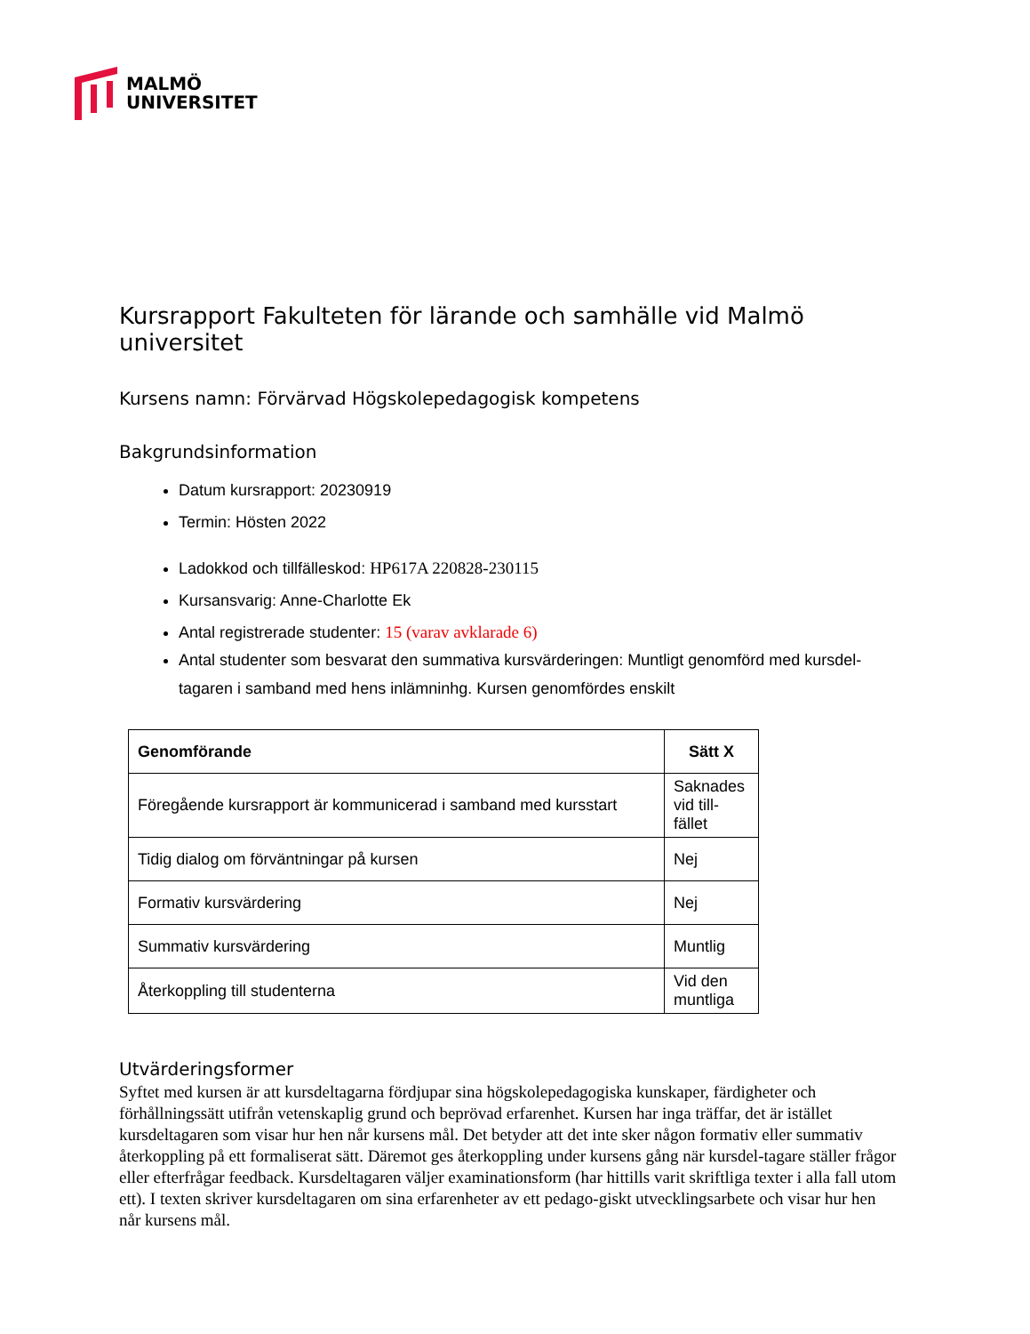MALMÖ
UNIVERSITET
Kursrapport Fakulteten för lärande och samhälle vid Malmö universitet
Kursens namn: Förvärvad Högskolepedagogisk kompetens
Bakgrundsinformation
Datum kursrapport: 20230919
Termin: Hösten 2022
Ladokkod och tillfälleskod: HP617A 220828-230115
Kursansvarig: Anne-Charlotte Ek
Antal registrerade studenter: 15 (varav avklarade 6)
Antal studenter som besvarat den summativa kursvärderingen: Muntligt genomförd med kursdel-tagaren i samband med hens inlämninhg. Kursen genomfördes enskilt
| Genomförande | Sätt X |
| --- | --- |
| Föregående kursrapport är kommunicerad i samband med kursstart | Saknades vid till-fället |
| Tidig dialog om förväntningar på kursen | Nej |
| Formativ kursvärdering | Nej |
| Summativ kursvärdering | Muntlig |
| Återkoppling till studenterna | Vid den muntliga |
Utvärderingsformer
Syftet med kursen är att kursdeltagarna fördjupar sina högskolepedagogiska kunskaper, färdigheter och förhållningssätt utifrån vetenskaplig grund och beprövad erfarenhet. Kursen har inga träffar, det är istället kursdeltagaren som visar hur hen når kursens mål. Det betyder att det inte sker någon formativ eller summativ återkoppling på ett formaliserat sätt. Däremot ges återkoppling under kursens gång när kursdel-tagare ställer frågor eller efterfrågar feedback. Kursdeltagaren väljer examinationsform (har hittills varit skriftliga texter i alla fall utom ett). I texten skriver kursdeltagaren om sina erfarenheter av ett pedago-giskt utvecklingsarbete och visar hur hen når kursens mål.